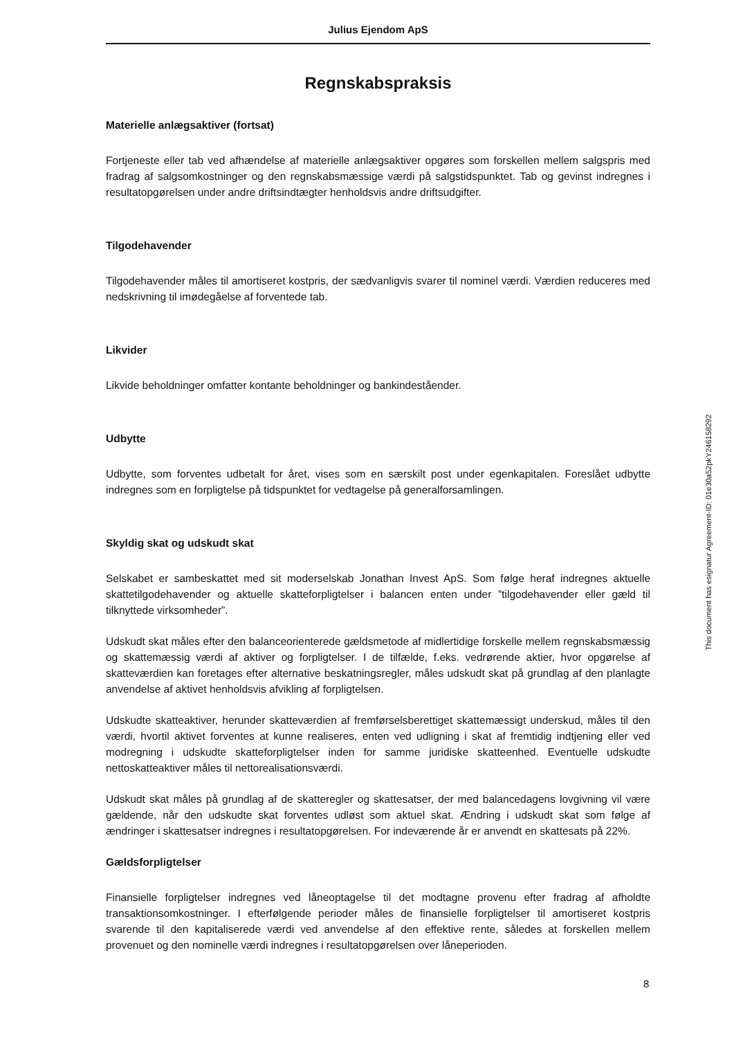Julius Ejendom ApS
Regnskabspraksis
Materielle anlægsaktiver (fortsat)
Fortjeneste eller tab ved afhændelse af materielle anlægsaktiver opgøres som forskellen mellem salgspris med fradrag af salgsomkostninger og den regnskabsmæssige værdi på salgstidspunktet. Tab og gevinst indregnes i resultatopgørelsen under andre driftsindtægter henholdsvis andre driftsudgifter.
Tilgodehavender
Tilgodehavender måles til amortiseret kostpris, der sædvanligvis svarer til nominel værdi. Værdien reduceres med nedskrivning til imødegåelse af forventede tab.
Likvider
Likvide beholdninger omfatter kontante beholdninger og bankindeståender.
Udbytte
Udbytte, som forventes udbetalt for året, vises som en særskilt post under egenkapitalen. Foreslået udbytte indregnes som en forpligtelse på tidspunktet for vedtagelse på generalforsamlingen.
Skyldig skat og udskudt skat
Selskabet er sambeskattet med sit moderselskab Jonathan Invest ApS. Som følge heraf indregnes aktuelle skattetilgodehavender og aktuelle skatteforpligtelser i balancen enten under ”tilgodehavender eller gæld til tilknyttede virksomheder”.
Udskudt skat måles efter den balanceorienterede gældsmetode af midlertidige forskelle mellem regnskabsmæssig og skattemæssig værdi af aktiver og forpligtelser. I de tilfælde, f.eks. vedrørende aktier, hvor opgørelse af skatteværdien kan foretages efter alternative beskatningsregler, måles udskudt skat på grundlag af den planlagte anvendelse af aktivet henholdsvis afvikling af forpligtelsen.
Udskudte skatteaktiver, herunder skatteværdien af fremførselsberettiget skattemæssigt underskud, måles til den værdi, hvortil aktivet forventes at kunne realiseres, enten ved udligning i skat af fremtidig indtjening eller ved modregning i udskudte skatteforpligtelser inden for samme juridiske skatteenhed. Eventuelle udskudte nettoskatteaktiver måles til nettorealisationsværdi.
Udskudt skat måles på grundlag af de skatteregler og skattesatser, der med balancedagens lovgivning vil være gældende, når den udskudte skat forventes udløst som aktuel skat. Ændring i udskudt skat som følge af ændringer i skattesatser indregnes i resultatopgørelsen. For indeværende år er anvendt en skattesats på 22%.
Gældsforpligtelser
Finansielle forpligtelser indregnes ved låneoptagelse til det modtagne provenu efter fradrag af afholdte transaktionsomkostninger. I efterfølgende perioder måles de finansielle forpligtelser til amortiseret kostpris svarende til den kapitaliserede værdi ved anvendelse af den effektive rente, således at forskellen mellem provenuet og den nominelle værdi indregnes i resultatopgørelsen over låneperioden.
This document has esignatur Agreement-ID: 01e30a52pkY246158292
8